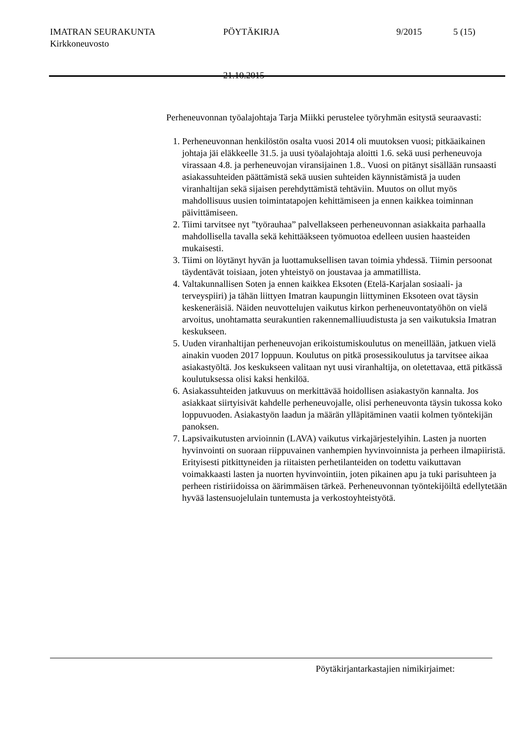IMATRAN SEURAKUNTA PÖYTÄKIRJA 9/2015 5 (15)
Kirkkoneuvosto
21.10.2015
Perheneuvonnan työalajohtaja Tarja Miikki perustelee työryhmän esitystä seuraavasti:
1. Perheneuvonnan henkilöstön osalta vuosi 2014 oli muutoksen vuosi; pitkäaikainen johtaja jäi eläkkeelle 31.5. ja uusi työalajohtaja aloitti 1.6. sekä uusi perheneuvoja virassaan 4.8. ja perheneuvojan viransijainen 1.8.. Vuosi on pitänyt sisällään runsaasti asiakassuhteiden päättämistä sekä uusien suhteiden käynnistämistä ja uuden viranhaltijan sekä sijaisen perehdyttämistä tehtäviin. Muutos on ollut myös mahdollisuus uusien toimintatapojen kehittämiseen ja ennen kaikkea toiminnan päivittämiseen.
2. Tiimi tarvitsee nyt ”työrauhaa” palvellakseen perheneuvonnan asiakkaita parhaalla mahdollisella tavalla sekä kehittääkseen työmuotoa edelleen uusien haasteiden mukaisesti.
3. Tiimi on löytänyt hyvän ja luottamuksellisen tavan toimia yhdessä. Tiimin persoonat täydentävät toisiaan, joten yhteistyö on joustavaa ja ammatillista.
4. Valtakunnallisen Soten ja ennen kaikkea Eksoten (Etelä-Karjalan sosiaali- ja terveyspiiri) ja tähän liittyen Imatran kaupungin liittyminen Eksoteen ovat täysin keskeneräisiä. Näiden neuvottelujen vaikutus kirkon perheneuvontatyöhön on vielä arvoitus, unohtamatta seurakuntien rakennemalliuudistusta ja sen vaikutuksia Imatran keskukseen.
5. Uuden viranhaltijan perheneuvojan erikoistumiskoulutus on meneillään, jatkuen vielä ainakin vuoden 2017 loppuun. Koulutus on pitkä prosessikoulutus ja tarvitsee aikaa asiakastyöltä. Jos keskukseen valitaan nyt uusi viranhaltija, on oletettavaa, että pitkässä koulutuksessa olisi kaksi henkilöä.
6. Asiakassuhteiden jatkuvuus on merkittävää hoidollisen asiakastyön kannalta. Jos asiakkaat siirtyisivät kahdelle perheneuvojalle, olisi perheneuvonta täysin tukossa koko loppuvuoden. Asiakastyön laadun ja määrän ylläpitäminen vaatii kolmen työntekijän panoksen.
7. Lapsivaikutusten arvioinnin (LAVA) vaikutus virkajärjestelyihin. Lasten ja nuorten hyvinvointi on suoraan riippuvainen vanhempien hyvinvoinnista ja perheen ilmapiiristä. Erityisesti pitkittyneiden ja riitaisten perhetilanteiden on todettu vaikuttavan voimakkaasti lasten ja nuorten hyvinvointiin, joten pikainen apu ja tuki parisuhteen ja perheen ristiriidoissa on äärimmäisen tärkeä. Perheneuvonnan työntekijöiltä edellytetään hyvää lastensuojelulain tuntemusta ja verkostoyhteistyötä.
Pöytäkirjantarkastajien nimikirjaimet: